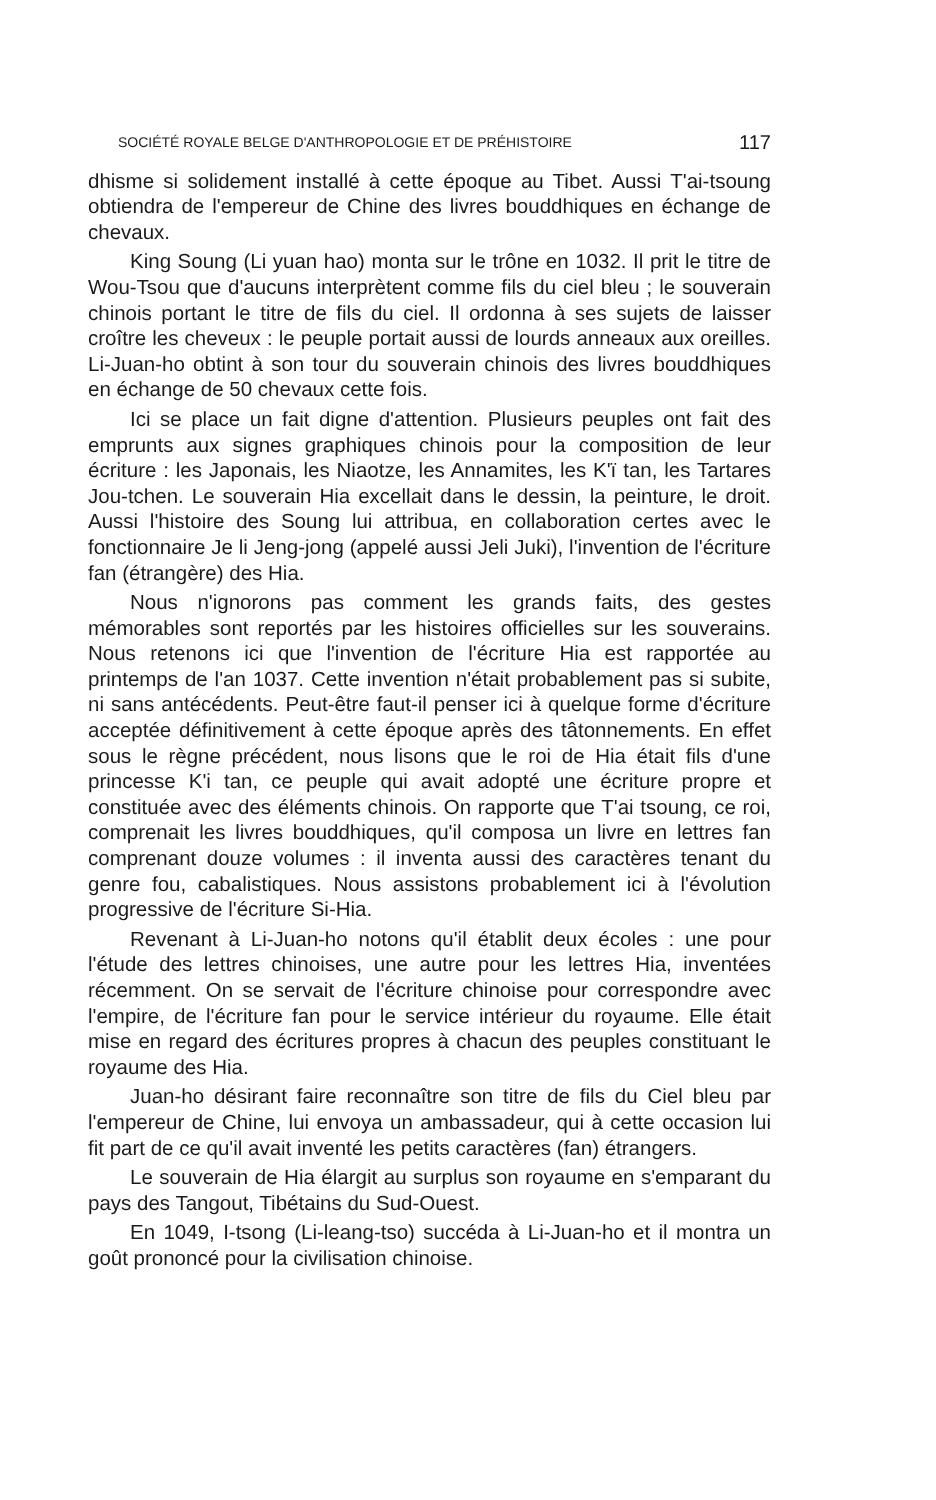SOCIÉTÉ ROYALE BELGE D'ANTHROPOLOGIE ET DE PRÉHISTOIRE 117
dhisme si solidement installé à cette époque au Tibet. Aussi T'ai-tsoung obtiendra de l'empereur de Chine des livres bouddhiques en échange de chevaux.
King Soung (Li yuan hao) monta sur le trône en 1032. Il prit le titre de Wou-Tsou que d'aucuns interprètent comme fils du ciel bleu ; le souverain chinois portant le titre de fils du ciel. Il ordonna à ses sujets de laisser croître les cheveux : le peuple portait aussi de lourds anneaux aux oreilles. Li-Juan-ho obtint à son tour du souverain chinois des livres bouddhiques en échange de 50 chevaux cette fois.
Ici se place un fait digne d'attention. Plusieurs peuples ont fait des emprunts aux signes graphiques chinois pour la composition de leur écriture : les Japonais, les Niaotze, les Annamites, les K'ï tan, les Tartares Jou-tchen. Le souverain Hia excellait dans le dessin, la peinture, le droit. Aussi l'histoire des Soung lui attribua, en collaboration certes avec le fonctionnaire Je li Jeng-jong (appelé aussi Jeli Juki), l'invention de l'écriture fan (étrangère) des Hia.
Nous n'ignorons pas comment les grands faits, des gestes mémorables sont reportés par les histoires officielles sur les souverains. Nous retenons ici que l'invention de l'écriture Hia est rapportée au printemps de l'an 1037. Cette invention n'était probablement pas si subite, ni sans antécédents. Peut-être faut-il penser ici à quelque forme d'écriture acceptée définitivement à cette époque après des tâtonnements. En effet sous le règne précédent, nous lisons que le roi de Hia était fils d'une princesse K'i tan, ce peuple qui avait adopté une écriture propre et constituée avec des éléments chinois. On rapporte que T'ai tsoung, ce roi, comprenait les livres bouddhiques, qu'il composa un livre en lettres fan comprenant douze volumes : il inventa aussi des caractères tenant du genre fou, cabalistiques. Nous assistons probablement ici à l'évolution progressive de l'écriture Si-Hia.
Revenant à Li-Juan-ho notons qu'il établit deux écoles : une pour l'étude des lettres chinoises, une autre pour les lettres Hia, inventées récemment. On se servait de l'écriture chinoise pour correspondre avec l'empire, de l'écriture fan pour le service intérieur du royaume. Elle était mise en regard des écritures propres à chacun des peuples constituant le royaume des Hia.
Juan-ho désirant faire reconnaître son titre de fils du Ciel bleu par l'empereur de Chine, lui envoya un ambassadeur, qui à cette occasion lui fit part de ce qu'il avait inventé les petits caractères (fan) étrangers.
Le souverain de Hia élargit au surplus son royaume en s'emparant du pays des Tangout, Tibétains du Sud-Ouest.
En 1049, I-tsong (Li-leang-tso) succéda à Li-Juan-ho et il montra un goût prononcé pour la civilisation chinoise.